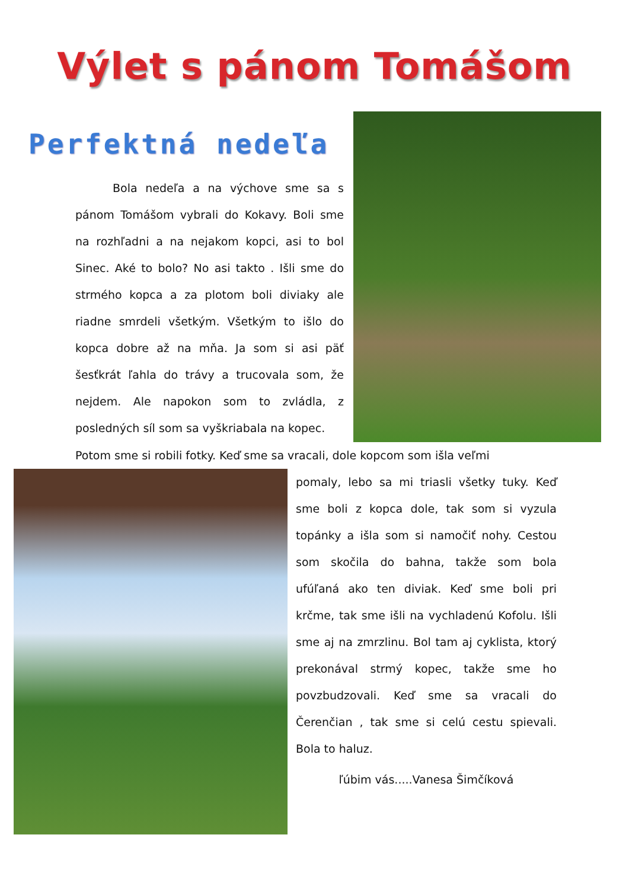Výlet s pánom Tomášom
Perfektná nedeľa
Bola nedeľa a na výchove sme sa s pánom Tomášom vybrali do Kokavy. Boli sme na rozhľadni a na nejakom kopci, asi to bol Sinec. Aké to bolo? No asi takto . Išli sme do strmého kopca a za plotom boli diviaky ale riadne smrdeli všetkým. Všetkým to išlo do kopca dobre až na mňa. Ja som si asi päť šesťkrát ľahla do trávy a trucovala som, že nejdem. Ale napokon som to zvládla, z posledných síl som sa vyškriabala na kopec.
Potom sme si robili fotky. Keď sme sa vracali, dole kopcom som išla veľmi
pomaly, lebo sa mi triasli všetky tuky. Keď sme boli z kopca dole, tak som si vyzula topánky a išla som si namočiť nohy. Cestou som skočila do bahna, takže som bola ufúľaná ako ten diviak. Keď sme boli pri krčme, tak sme išli na vychladenú Kofolu. Išli sme aj na zmrzlinu. Bol tam aj cyklista, ktorý prekonával strmý kopec, takže sme ho povzbudzovali. Keď sme sa vracali do Čerenčian , tak sme si celú cestu spievali. Bola to haluz.
ľúbim vás.....Vanesa Šimčíková